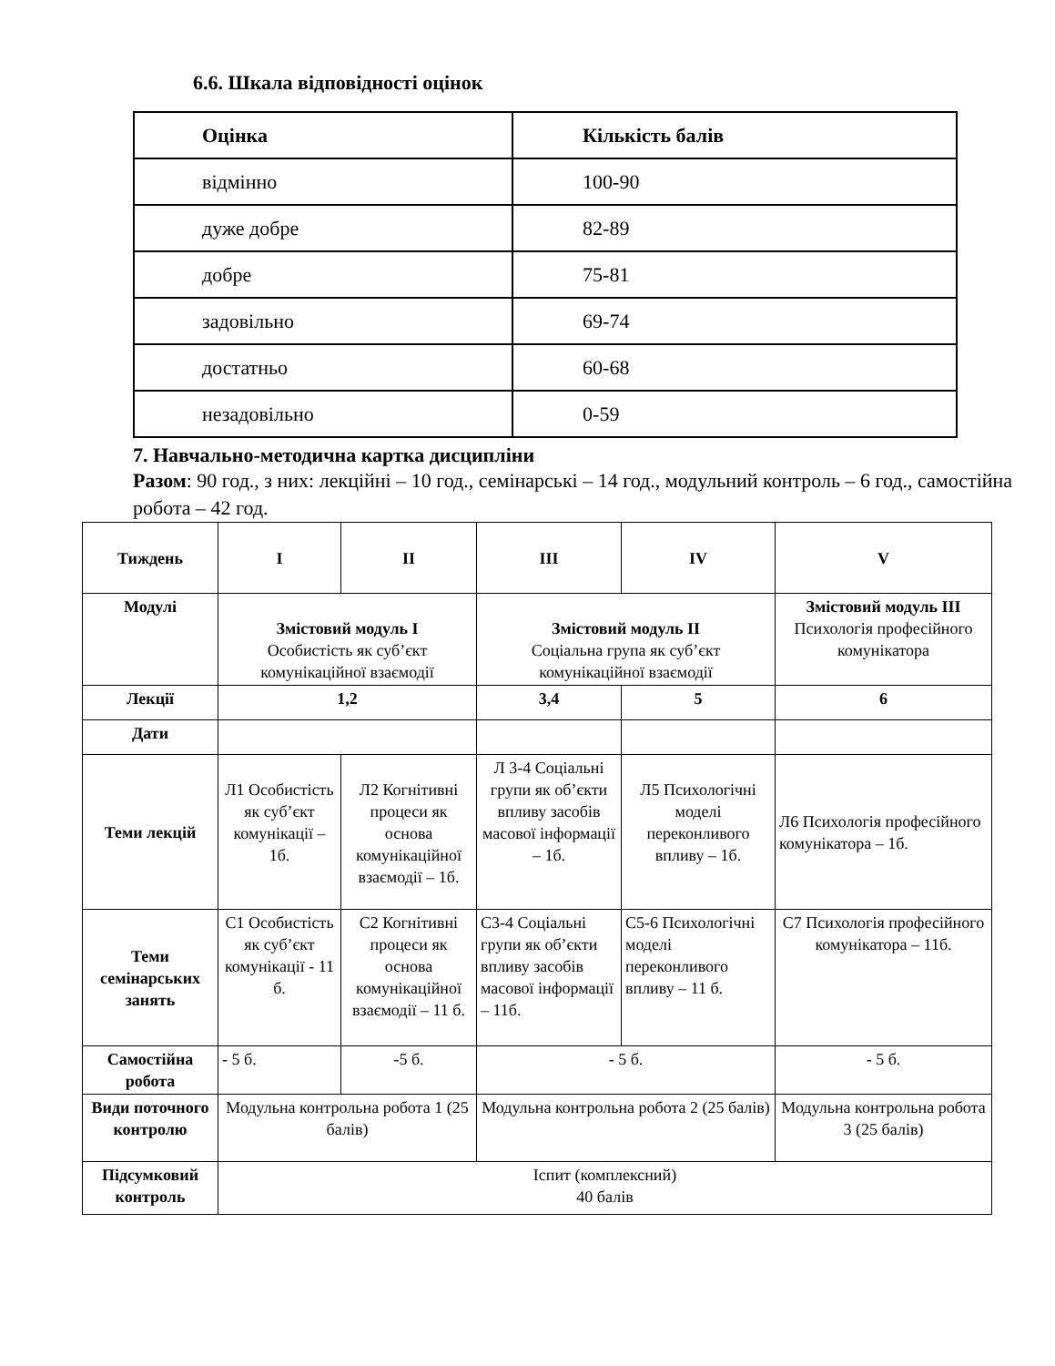6.6. Шкала відповідності оцінок
| Оцінка | Кількість балів |
| --- | --- |
| відмінно | 100-90 |
| дуже добре | 82-89 |
| добре | 75-81 |
| задовільно | 69-74 |
| достатньо | 60-68 |
| незадовільно | 0-59 |
7. Навчально-методична картка дисципліни
Разом: 90 год., з них: лекційні – 10 год., семінарські – 14 год., модульний контроль – 6 год., самостійна робота – 42 год.
| Тиждень | I | II | III | IV | V |
| Модулі | Змістовий модуль I Особистість як суб’єкт комунікаційної взаємодії | | Змістовий модуль II Соціальна група як суб’єкт комунікаційної взаємодії | | Змістовий модуль III Психологія професійного комунікатора |
| Лекції | 1,2 | | 3,4 | 5 | 6 |
| Дати | | | | | |
| Теми лекцій | Л1 Особистість як суб’єкт комунікації – 1б. | Л2 Когнітивні процеси як основа комунікаційної взаємодії – 1б. | Л 3-4 Соціальні групи як об’єкти впливу засобів масової інформації – 1б. | Л5 Психологічні моделі переконливого впливу – 1б. | Л6 Психологія професійного комунікатора – 1б. |
| Теми семінарських занять | С1 Особистість як суб’єкт комунікації - 11 б. | С2 Когнітивні процеси як основа комунікаційної взаємодії – 11 б. | С3-4 Соціальні групи як об’єкти впливу засобів масової інформації – 11б. | С5-6 Психологічні моделі переконливого впливу – 11 б. | С7 Психологія професійного комунікатора – 11б. |
| Самостійна робота | - 5 б. | -5 б. | - 5 б. | | - 5 б. |
| Види поточного контролю | Модульна контрольна робота 1 (25 балів) | | Модульна контрольна робота 2 (25 балів) | | Модульна контрольна робота 3 (25 балів) |
| Підсумковий контроль | Іспит (комплексний) 40 балів | | | | |